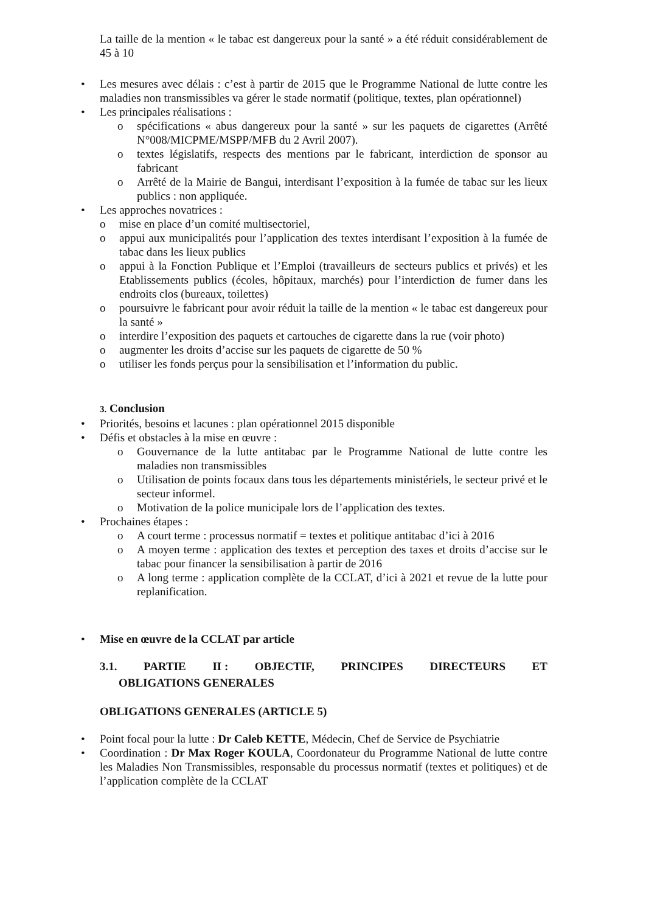La taille de la mention « le tabac est dangereux pour la santé » a été réduit considérablement de 45 à 10
• Les mesures avec délais : c’est à partir de 2015 que le Programme National de lutte contre les maladies non transmissibles va gérer le stade normatif (politique, textes, plan opérationnel)
• Les principales réalisations :
o spécifications « abus dangereux pour la santé » sur les paquets de cigarettes (Arrêté N°008/MICPME/MSPP/MFB du 2 Avril 2007).
o textes législatifs, respects des mentions par le fabricant, interdiction de sponsor au fabricant
o Arrêté de la Mairie de Bangui, interdisant l’exposition à la fumée de tabac sur les lieux publics : non appliquée.
• Les approches novatrices :
o mise en place d’un comité multisectoriel,
o appui aux municipalités pour l’application des textes interdisant l’exposition à la fumée de tabac dans les lieux publics
o appui à la Fonction Publique et l’Emploi (travailleurs de secteurs publics et privés) et les Etablissements publics (écoles, hôpitaux, marchés) pour l’interdiction de fumer dans les endroits clos (bureaux, toilettes)
o poursuivre le fabricant pour avoir réduit la taille de la mention « le tabac est dangereux pour la santé »
o interdire l’exposition des paquets et cartouches de cigarette dans la rue (voir photo)
o augmenter les droits d’accise sur les paquets de cigarette de 50 %
o utiliser les fonds perçus pour la sensibilisation et l’information du public.
3. Conclusion
• Priorités, besoins et lacunes : plan opérationnel 2015 disponible
• Défis et obstacles à la mise en œuvre :
o Gouvernance de la lutte antitabac par le Programme National de lutte contre les maladies non transmissibles
o Utilisation de points focaux dans tous les départements ministériels, le secteur privé et le secteur informel.
o Motivation de la police municipale lors de l’application des textes.
• Prochaines étapes :
o A court terme : processus normatif = textes et politique antitabac d’ici à 2016
o A moyen terme : application des textes et perception des taxes et droits d’accise sur le tabac pour financer la sensibilisation à partir de 2016
o A long terme : application complète de la CCLAT, d’ici à 2021 et revue de la lutte pour replanification.
• Mise en œuvre de la CCLAT par article
3.1. PARTIE II : OBJECTIF, PRINCIPES DIRECTEURS ET
OBLIGATIONS GENERALES
OBLIGATIONS GENERALES (ARTICLE 5)
• Point focal pour la lutte : Dr Caleb KETTE, Médecin, Chef de Service de Psychiatrie
• Coordination : Dr Max Roger KOULA, Coordonateur du Programme National de lutte contre les Maladies Non Transmissibles, responsable du processus normatif (textes et politiques) et de l’application complète de la CCLAT